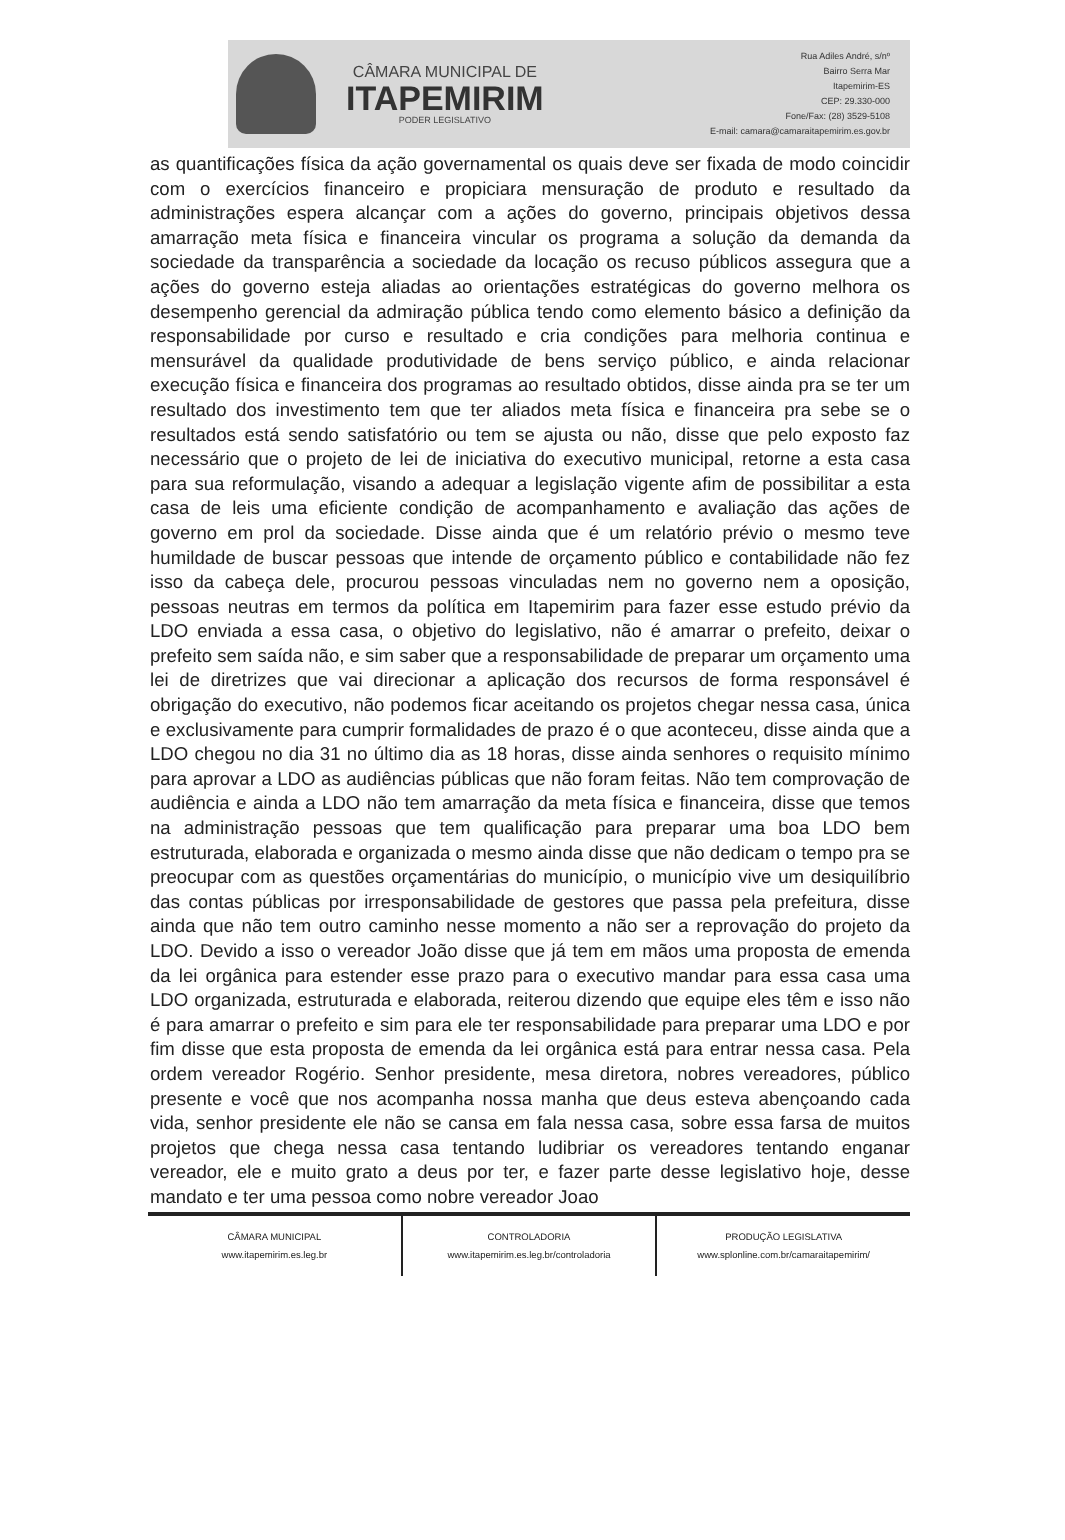CÂMARA MUNICIPAL DE
ITAPEMIRIM
PODER LEGISLATIVO
Rua Adiles André, s/nº
Bairro Serra Mar
Itapemirim-ES
CEP: 29.330-000
Fone/Fax: (28) 3529-5108
E-mail: camara@camaraitapemirim.es.gov.br
as quantificações física da ação governamental os quais deve ser fixada de modo coincidir com o exercícios financeiro e propiciara mensuração de produto e resultado da administrações espera alcançar com a ações do governo, principais objetivos dessa amarração meta física e financeira vincular os programa a solução da demanda da sociedade da transparência a sociedade da locação os recuso públicos assegura que a ações do governo esteja aliadas ao orientações estratégicas do governo melhora os desempenho gerencial da admiração pública tendo como elemento básico a definição da responsabilidade por curso e resultado e cria condições para melhoria continua e mensurável da qualidade produtividade de bens serviço público, e ainda relacionar execução física e financeira dos programas ao resultado obtidos, disse ainda pra se ter um resultado dos investimento tem que ter aliados meta física e financeira pra sebe se o resultados está sendo satisfatório ou tem se ajusta ou não, disse que pelo exposto faz necessário que o projeto de lei de iniciativa do executivo municipal, retorne a esta casa para sua reformulação, visando a adequar a legislação vigente afim de possibilitar a esta casa de leis uma eficiente condição de acompanhamento e avaliação das ações de governo em prol da sociedade. Disse ainda que é um relatório prévio o mesmo teve humildade de buscar pessoas que intende de orçamento público e contabilidade não fez isso da cabeça dele, procurou pessoas vinculadas nem no governo nem a oposição, pessoas neutras em termos da política em Itapemirim para fazer esse estudo prévio da LDO enviada a essa casa, o objetivo do legislativo, não é amarrar o prefeito, deixar o prefeito sem saída não, e sim saber que a responsabilidade de preparar um orçamento uma lei de diretrizes que vai direcionar a aplicação dos recursos de forma responsável é obrigação do executivo, não podemos ficar aceitando os projetos chegar nessa casa, única e exclusivamente para cumprir formalidades de prazo é o que aconteceu, disse ainda que a LDO chegou no dia 31 no último dia as 18 horas, disse ainda senhores o requisito mínimo para aprovar a LDO as audiências públicas que não foram feitas. Não tem comprovação de audiência e ainda a LDO não tem amarração da meta física e financeira, disse que temos na administração pessoas que tem qualificação para preparar uma boa LDO bem estruturada, elaborada e organizada o mesmo ainda disse que não dedicam o tempo pra se preocupar com as questões orçamentárias do município, o município vive um desiquilíbrio das contas públicas por irresponsabilidade de gestores que passa pela prefeitura, disse ainda que não tem outro caminho nesse momento a não ser a reprovação do projeto da LDO. Devido a isso o vereador João disse que já tem em mãos uma proposta de emenda da lei orgânica para estender esse prazo para o executivo mandar para essa casa uma LDO organizada, estruturada e elaborada, reiterou dizendo que equipe eles têm e isso não é para amarrar o prefeito e sim para ele ter responsabilidade para preparar uma LDO e por fim disse que esta proposta de emenda da lei orgânica está para entrar nessa casa. Pela ordem vereador Rogério. Senhor presidente, mesa diretora, nobres vereadores, público presente e você que nos acompanha nossa manha que deus esteva abençoando cada vida, senhor presidente ele não se cansa em fala nessa casa, sobre essa farsa de muitos projetos que chega nessa casa tentando ludibriar os vereadores tentando enganar vereador, ele e muito grato a deus por ter, e fazer parte desse legislativo hoje, desse mandato e ter uma pessoa como nobre vereador Joao
CÂMARA MUNICIPAL
www.itapemirim.es.leg.br
CONTROLADORIA
www.itapemirim.es.leg.br/controladoria
PRODUÇÃO LEGISLATIVA
www.splonline.com.br/camaraitapemirim/